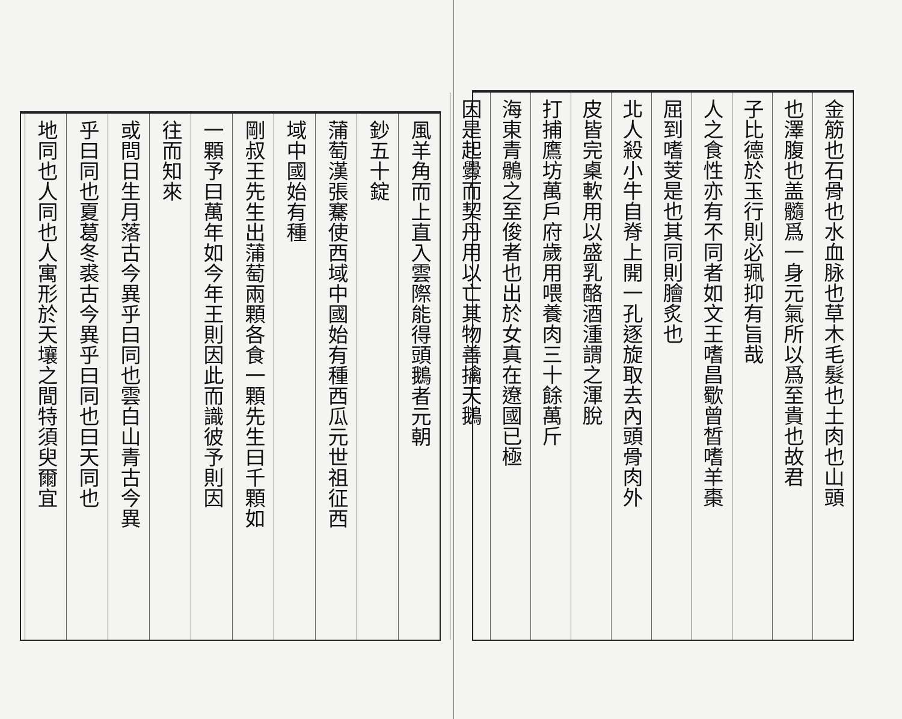金筋也石骨也水血脉也草木毛髮也土肉也山頭
也澤腹也盖髓爲一身元氣所以爲至貴也故君
子比德於玉行則必珮抑有旨哉
人之食性亦有不同者如文王嗜昌歜曾晳嗜羊棗
屈到嗜芰是也其同則膾炙也
北人殺小牛自脊上開一孔逐旋取去內頭骨肉外
皮皆完㮚軟用以盛乳酪酒湩謂之渾脫
打捕鷹坊萬戶府歲用喂養肉三十餘萬斤
海東青鶻之至俊者也出於女真在遼國已極
因是起釁而契丹用以亡其物善擒天鵝
風羊角而上直入雲際能得頭鵝者元朝
鈔五十錠
蒲萄漢張騫使西域中國始有種西瓜元世祖征西
域中國始有種
剛叔王先生出蒲萄兩顆各食一顆先生曰千顆如
一顆予曰萬年如今年王則因此而識彼予則因
往而知來
或問日生月落古今異乎曰同也雲白山青古今異
乎曰同也夏葛冬裘古今異乎曰同也曰天同也
地同也人同也人寓形於天壤之間特須臾爾宜